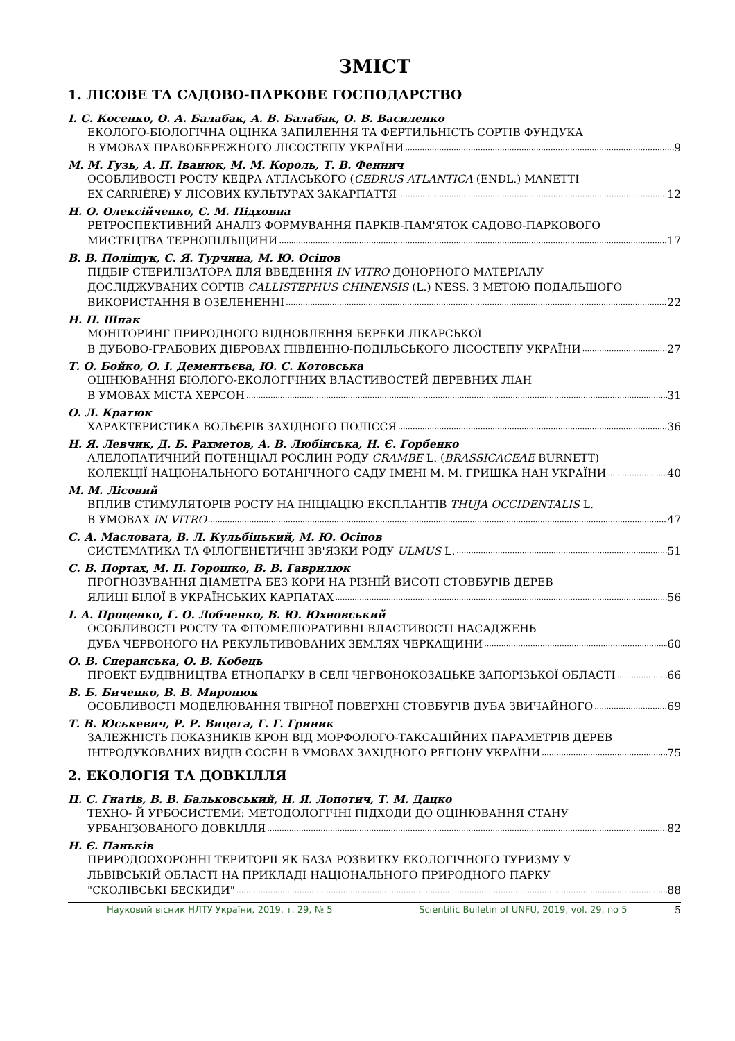ЗМІСТ
1. ЛІСОВЕ ТА САДОВО-ПАРКОВЕ ГОСПОДАРСТВО
І. С. Косенко, О. А. Балабак, А. В. Балабак, О. В. Василенко
ЕКОЛОГО-БІОЛОГІЧНА ОЦІНКА ЗАПИЛЕННЯ ТА ФЕРТИЛЬНІСТЬ СОРТІВ ФУНДУКА
В УМОВАХ ПРАВОБЕРЕЖНОГО ЛІСОСТЕПУ УКРАЇНИ 9
М. М. Гузь, А. П. Іванюк, М. М. Король, Т. В. Феннич
ОСОБЛИВОСТІ РОСТУ КЕДРА АТЛАСЬКОГО (CEDRUS ATLANTICA (ENDL.) MANETTI
EX CARRIÈRE) У ЛІСОВИХ КУЛЬТУРАХ ЗАКАРПАТТЯ 12
Н. О. Олексійченко, С. М. Підховна
РЕТРОСПЕКТИВНИЙ АНАЛІЗ ФОРМУВАННЯ ПАРКІВ-ПАМ'ЯТОК САДОВО-ПАРКОВОГО
МИСТЕЦТВА ТЕРНОПІЛЬЩИНИ 17
В. В. Поліщук, С. Я. Турчина, М. Ю. Осіпов
ПІДБІР СТЕРИЛІЗАТОРА ДЛЯ ВВЕДЕННЯ IN VITRO ДОНОРНОГО МАТЕРІАЛУ
ДОСЛІДЖУВАНИХ СОРТІВ CALLISTEPHUS CHINENSIS (L.) NESS. З МЕТОЮ ПОДАЛЬШОГО
ВИКОРИСТАННЯ В ОЗЕЛЕНЕННІ 22
Н. П. Шпак
МОНІТОРИНГ ПРИРОДНОГО ВІДНОВЛЕННЯ БЕРЕКИ ЛІКАРСЬКОЇ
В ДУБОВО-ГРАБОВИХ ДІБРОВАХ ПІВДЕННО-ПОДІЛЬСЬКОГО ЛІСОСТЕПУ УКРАЇНИ 27
Т. О. Бойко, О. І. Дементьєва, Ю. С. Котовська
ОЦІНЮВАННЯ БІОЛОГО-ЕКОЛОГІЧНИХ ВЛАСТИВОСТЕЙ ДЕРЕВНИХ ЛІАН
В УМОВАХ МІСТА ХЕРСОН 31
О. Л. Кратюк
ХАРАКТЕРИСТИКА ВОЛЬЄРІВ ЗАХІДНОГО ПОЛІССЯ 36
Н. Я. Левчик, Д. Б. Рахметов, А. В. Любінська, Н. Є. Горбенко
АЛЕЛОПАТИЧНИЙ ПОТЕНЦІАЛ РОСЛИН РОДУ CRAMBE L. (BRASSICACEAE BURNETT)
КОЛЕКЦІЇ НАЦІОНАЛЬНОГО БОТАНІЧНОГО САДУ ІМЕНІ М. М. ГРИШКА НАН УКРАЇНИ 40
М. М. Лісовий
ВПЛИВ СТИМУЛЯТОРІВ РОСТУ НА ІНІЦІАЦІЮ ЕКСПЛАНТІВ THUJA OCCIDENTALIS L.
В УМОВАХ IN VITRO 47
С. А. Масловата, В. Л. Кульбіцький, М. Ю. Осіпов
СИСТЕМАТИКА ТА ФІЛОГЕНЕТИЧНІ ЗВ'ЯЗКИ РОДУ ULMUS L. 51
С. В. Портах, М. П. Горошко, В. В. Гаврилюк
ПРОГНОЗУВАННЯ ДІАМЕТРА БЕЗ КОРИ НА РІЗНІЙ ВИСОТІ СТОВБУРІВ ДЕРЕВ
ЯЛИЦІ БІЛОЇ В УКРАЇНСЬКИХ КАРПАТАХ 56
І. А. Проценко, Г. О. Лобченко, В. Ю. Юхновський
ОСОБЛИВОСТІ РОСТУ ТА ФІТОМЕЛІОРАТИВНІ ВЛАСТИВОСТІ НАСАДЖЕНЬ
ДУБА ЧЕРВОНОГО НА РЕКУЛЬТИВОВАНИХ ЗЕМЛЯХ ЧЕРКАЩИНИ 60
О. В. Сперанська, О. В. Кобець
ПРОЕКТ БУДІВНИЦТВА ЕТНОПАРКУ В СЕЛІ ЧЕРВОНОКОЗАЦЬКЕ ЗАПОРІЗЬКОЇ ОБЛАСТІ 66
В. Б. Биченко, В. В. Миронюк
ОСОБЛИВОСТІ МОДЕЛЮВАННЯ ТВІРНОЇ ПОВЕРХНІ СТОВБУРІВ ДУБА ЗВИЧАЙНОГО 69
Т. В. Юськевич, Р. Р. Вицега, Г. Г. Гриник
ЗАЛЕЖНІСТЬ ПОКАЗНИКІВ КРОН ВІД МОРФОЛОГО-ТАКСАЦІЙНИХ ПАРАМЕТРІВ ДЕРЕВ
ІНТРОДУКОВАНИХ ВИДІВ СОСЕН В УМОВАХ ЗАХІДНОГО РЕГІОНУ УКРАЇНИ 75
2. ЕКОЛОГІЯ ТА ДОВКІЛЛЯ
П. С. Гнатів, В. В. Бальковський, Н. Я. Лопотич, Т. М. Дацко
ТЕХНО- Й УРБОСИСТЕМИ: МЕТОДОЛОГІЧНІ ПІДХОДИ ДО ОЦІНЮВАННЯ СТАНУ
УРБАНІЗОВАНОГО ДОВКІЛЛЯ 82
Н. Є. Паньків
ПРИРОДООХОРОННІ ТЕРИТОРІЇ ЯК БАЗА РОЗВИТКУ ЕКОЛОГІЧНОГО ТУРИЗМУ У
ЛЬВІВСЬКІЙ ОБЛАСТІ НА ПРИКЛАДІ НАЦІОНАЛЬНОГО ПРИРОДНОГО ПАРКУ
"СКОЛІВСЬКІ БЕСКИДИ" 88
Науковий вісник НЛТУ України, 2019, т. 29, № 5 Scientific Bulletin of UNFU, 2019, vol. 29, no 5 5